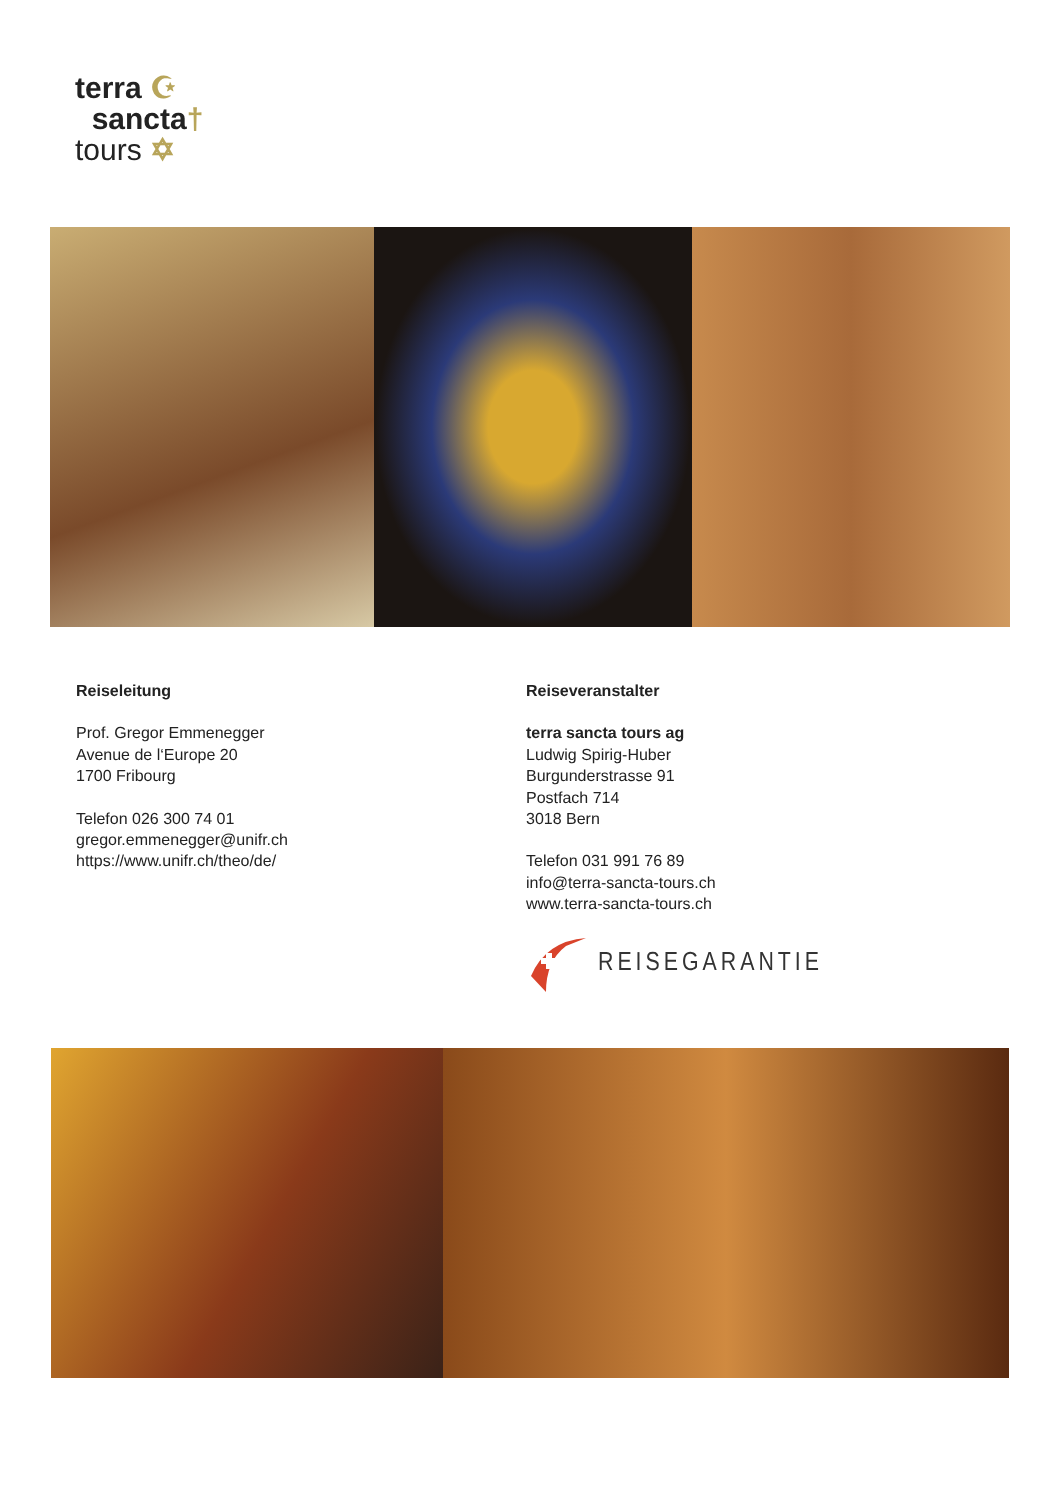terra ☪
sancta†
tours ✡
Reiseleitung
Prof. Gregor Emmenegger
Avenue de l‘Europe 20
1700 Fribourg
Telefon 026 300 74 01
gregor.emmenegger@unifr.ch
https://www.unifr.ch/theo/de/
Reiseveranstalter
terra sancta tours ag
Ludwig Spirig-Huber
Burgunderstrasse 91
Postfach 714
3018 Bern
Telefon 031 991 76 89
info@terra-sancta-tours.ch
www.terra-sancta-tours.ch
REISEGARANTIE